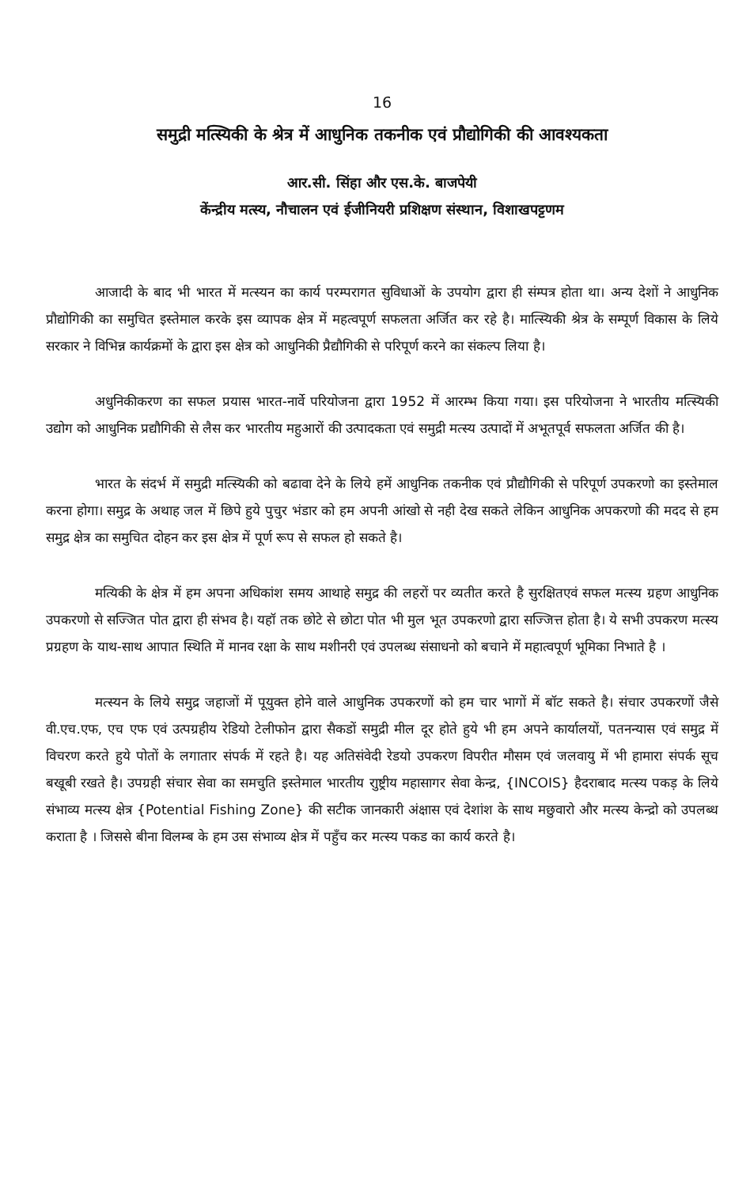16
समुद्री मत्स्यिकी के श्रेत्र में आधुनिक तकनीक एवं प्रौद्योगिकी की आवश्यकता
आर.सी. सिंहा और एस.के. बाजपेयी
केंन्द्रीय मत्स्य, नौचालन एवं ईजीनियरी प्रशिक्षण संस्थान, विशाखपट्टणम
आजादी के बाद भी भारत में मत्स्यन का कार्य परम्परागत सुविधाओं के उपयोग द्वारा ही संम्पत्र होता था। अन्य देशों ने आधुनिक प्रौद्योगिकी का समुचित इस्तेमाल करके इस व्यापक क्षेत्र में महत्वपूर्ण सफलता अर्जित कर रहे है। मात्स्यिकी श्रेत्र के सम्पूर्ण विकास के लिये सरकार ने विभिन्न कार्यक्रमों के द्वारा इस क्षेत्र को आधुनिकी प्रैद्यौगिकी से परिपूर्ण करने का संकल्प लिया है।
अधुनिकीकरण का सफल प्रयास भारत-नार्वे परियोजना द्वारा 1952 में आरम्भ किया गया। इस परियोजना ने भारतीय मत्स्यिकी उद्योग को आधुनिक प्रद्यौगिकी से लैस कर भारतीय महुआरों की उत्पादकता एवं समुद्री मत्स्य उत्पादों में अभूतपूर्व सफलता अर्जित की है।
भारत के संदर्भ में समुद्री मत्स्यिकी को बढावा देने के लिये हमें आधुनिक तकनीक एवं प्रौद्यौगिकी से परिपूर्ण उपकरणो का इस्तेमाल करना होगा। समुद्र के अथाह जल में छिपे हुये पुचुर भंडार को हम अपनी आंखो से नही देख सकते लेकिन आधुनिक अपकरणो की मदद से हम समुद्र क्षेत्र का समुचित दोहन कर इस क्षेत्र में पूर्ण रूप से सफल हो सकते है।
मत्यिकी के क्षेत्र में हम अपना अधिकांश समय आथाहे समुद्र की लहरों पर व्यतीत करते है सुरक्षितएवं सफल मत्स्य ग्रहण आधुनिक उपकरणो से सज्जित पोत द्वारा ही संभव है। यहॉ तक छोटे से छोटा पोत भी मुल भूत उपकरणो द्वारा सज्जित्त होता है। ये सभी उपकरण मत्स्य प्रग्रहण के याथ-साथ आपात स्थिति में मानव रक्षा के साथ मशीनरी एवं उपलब्ध संसाधनो को बचाने में महात्वपूर्ण भूमिका निभाते है ।
मत्स्यन के लिये समुद्र जहाजों में पूयुक्त होने वाले आधुनिक उपकरणों को हम चार भागों में बॉट सकते है। संचार उपकरणों जैसे वी.एच.एफ, एच एफ एवं उत्पग्रहीय रेडियो टेलीफोन द्वारा सैकडों समुद्री मील दूर होते हुये भी हम अपने कार्यालयों, पतनन्यास एवं समुद्र में विचरण करते हुये पोतों के लगातार संपर्क में रहते है। यह अतिसंवेदी रेडयो उपकरण विपरीत मौसम एवं जलवायु में भी हामारा संपर्क सूच बखूबी रखते है। उपग्रही संचार सेवा का समचुति इस्तेमाल भारतीय राुष्ट्रीय महासागर सेवा केन्द्र, {INCOIS} हैदराबाद मत्स्य पकड़ के लिये संभाव्य मत्स्य क्षेत्र {Potential Fishing Zone} की सटीक जानकारी अंक्षास एवं देशांश के साथ मछुवारो और मत्स्य केन्द्रो को उपलब्ध कराता है । जिससे बीना विलम्ब के हम उस संभाव्य क्षेत्र में पहुँच कर मत्स्य पकड का कार्य करते है।